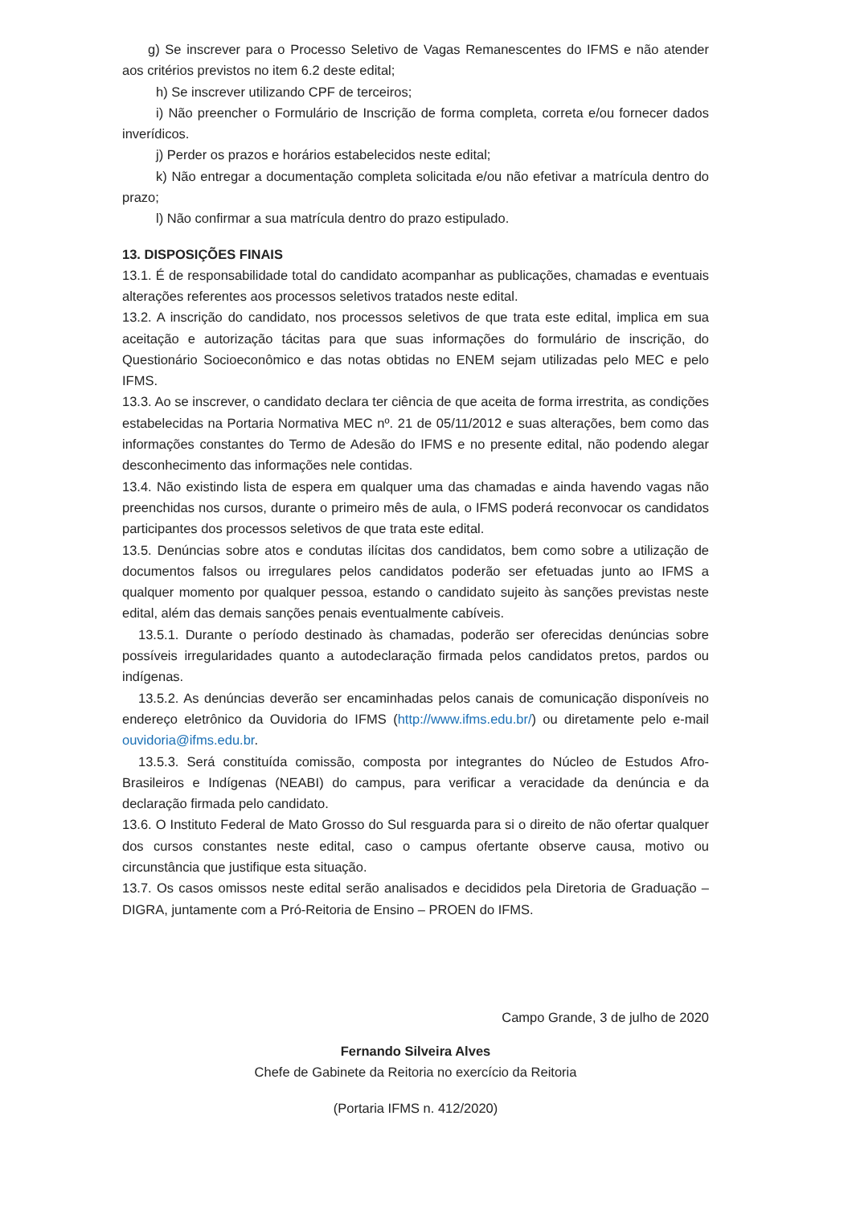g) Se inscrever para o Processo Seletivo de Vagas Remanescentes do IFMS e não atender aos critérios previstos no item 6.2 deste edital;
h) Se inscrever utilizando CPF de terceiros;
i) Não preencher o Formulário de Inscrição de forma completa, correta e/ou fornecer dados inverídicos.
j) Perder os prazos e horários estabelecidos neste edital;
k) Não entregar a documentação completa solicitada e/ou não efetivar a matrícula dentro do prazo;
l) Não confirmar a sua matrícula dentro do prazo estipulado.
13. DISPOSIÇÕES FINAIS
13.1. É de responsabilidade total do candidato acompanhar as publicações, chamadas e eventuais alterações referentes aos processos seletivos tratados neste edital.
13.2. A inscrição do candidato, nos processos seletivos de que trata este edital, implica em sua aceitação e autorização tácitas para que suas informações do formulário de inscrição, do Questionário Socioeconômico e das notas obtidas no ENEM sejam utilizadas pelo MEC e pelo IFMS.
13.3. Ao se inscrever, o candidato declara ter ciência de que aceita de forma irrestrita, as condições estabelecidas na Portaria Normativa MEC nº. 21 de 05/11/2012 e suas alterações, bem como das informações constantes do Termo de Adesão do IFMS e no presente edital, não podendo alegar desconhecimento das informações nele contidas.
13.4. Não existindo lista de espera em qualquer uma das chamadas e ainda havendo vagas não preenchidas nos cursos, durante o primeiro mês de aula, o IFMS poderá reconvocar os candidatos participantes dos processos seletivos de que trata este edital.
13.5. Denúncias sobre atos e condutas ilícitas dos candidatos, bem como sobre a utilização de documentos falsos ou irregulares pelos candidatos poderão ser efetuadas junto ao IFMS a qualquer momento por qualquer pessoa, estando o candidato sujeito às sanções previstas neste edital, além das demais sanções penais eventualmente cabíveis.
13.5.1. Durante o período destinado às chamadas, poderão ser oferecidas denúncias sobre possíveis irregularidades quanto a autodeclaração firmada pelos candidatos pretos, pardos ou indígenas.
13.5.2. As denúncias deverão ser encaminhadas pelos canais de comunicação disponíveis no endereço eletrônico da Ouvidoria do IFMS (http://www.ifms.edu.br/) ou diretamente pelo e-mail ouvidoria@ifms.edu.br.
13.5.3. Será constituída comissão, composta por integrantes do Núcleo de Estudos Afro-Brasileiros e Indígenas (NEABI) do campus, para verificar a veracidade da denúncia e da declaração firmada pelo candidato.
13.6. O Instituto Federal de Mato Grosso do Sul resguarda para si o direito de não ofertar qualquer dos cursos constantes neste edital, caso o campus ofertante observe causa, motivo ou circunstância que justifique esta situação.
13.7. Os casos omissos neste edital serão analisados e decididos pela Diretoria de Graduação – DIGRA, juntamente com a Pró-Reitoria de Ensino – PROEN do IFMS.
Campo Grande, 3 de julho de 2020
Fernando Silveira Alves
Chefe de Gabinete da Reitoria no exercício da Reitoria
(Portaria IFMS n. 412/2020)